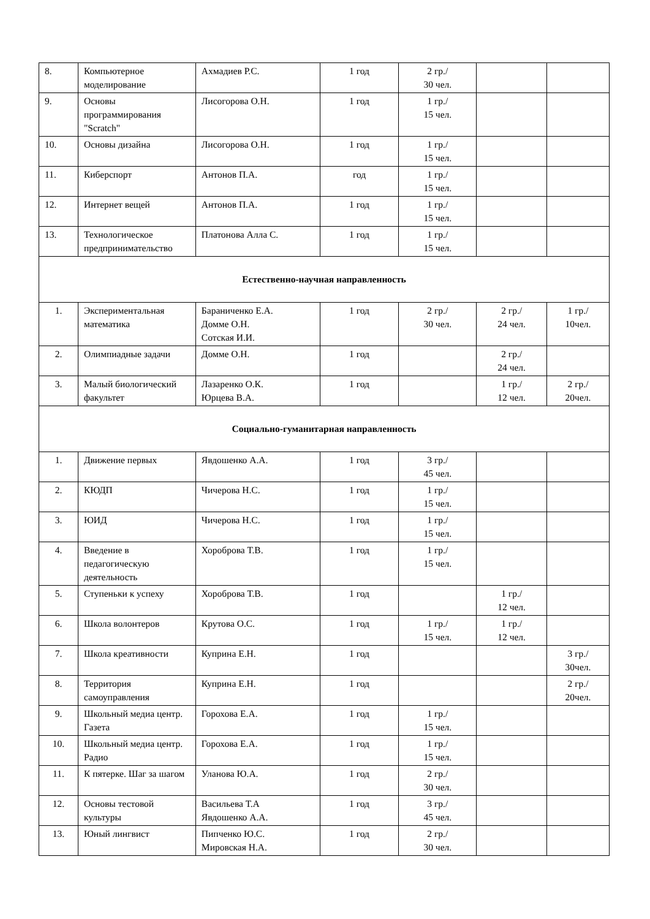| 8. | Компьютерное моделирование | Ахмадиев Р.С. | 1 год | 2 гр./ 30 чел. | | |
| 9. | Основы программирования "Scratch" | Лисогорова О.Н. | 1 год | 1 гр./ 15 чел. | | |
| 10. | Основы дизайна | Лисогорова О.Н. | 1 год | 1 гр./ 15 чел. | | |
| 11. | Киберспорт | Антонов П.А. | год | 1 гр./ 15 чел. | | |
| 12. | Интернет вещей | Антонов П.А. | 1 год | 1 гр./ 15 чел. | | |
| 13. | Технологическое предпринимательство | Платонова Алла С. | 1 год | 1 гр./ 15 чел. | | |
| Естественно-научная направленность | | | | | | |
| 1. | Экспериментальная математика | Бараниченко Е.А. Домме О.Н. Сотская И.И. | 1 год | 2 гр./ 30 чел. | 2 гр./ 24 чел. | 1 гр./ 10чел. |
| 2. | Олимпиадные задачи | Домме О.Н. | 1 год | | 2 гр./ 24 чел. | |
| 3. | Малый биологический факультет | Лазаренко О.К. Юрцева В.А. | 1 год | | 1 гр./ 12 чел. | 2 гр./ 20чел. |
| Социально-гуманитарная направленность | | | | | | |
| 1. | Движение первых | Явдошенко А.А. | 1 год | 3 гр./ 45 чел. | | |
| 2. | КЮДП | Чичерова Н.С. | 1 год | 1 гр./ 15 чел. | | |
| 3. | ЮИД | Чичерова Н.С. | 1 год | 1 гр./ 15 чел. | | |
| 4. | Введение в педагогическую деятельность | Хороброва Т.В. | 1 год | 1 гр./ 15 чел. | | |
| 5. | Ступеньки к успеху | Хороброва Т.В. | 1 год | | 1 гр./ 12 чел. | |
| 6. | Школа волонтеров | Крутова О.С. | 1 год | 1 гр./ 15 чел. | 1 гр./ 12 чел. | |
| 7. | Школа креативности | Куприна Е.Н. | 1 год | | | 3 гр./ 30чел. |
| 8. | Территория самоуправления | Куприна Е.Н. | 1 год | | | 2 гр./ 20чел. |
| 9. | Школьный медиа центр. Газета | Горохова Е.А. | 1 год | 1 гр./ 15 чел. | | |
| 10. | Школьный медиа центр. Радио | Горохова Е.А. | 1 год | 1 гр./ 15 чел. | | |
| 11. | К пятерке. Шаг за шагом | Уланова Ю.А. | 1 год | 2 гр./ 30 чел. | | |
| 12. | Основы тестовой культуры | Васильева Т.А Явдошенко А.А. | 1 год | 3 гр./ 45 чел. | | |
| 13. | Юный лингвист | Пипченко Ю.С. Мировская Н.А. | 1 год | 2 гр./ 30 чел. | | |